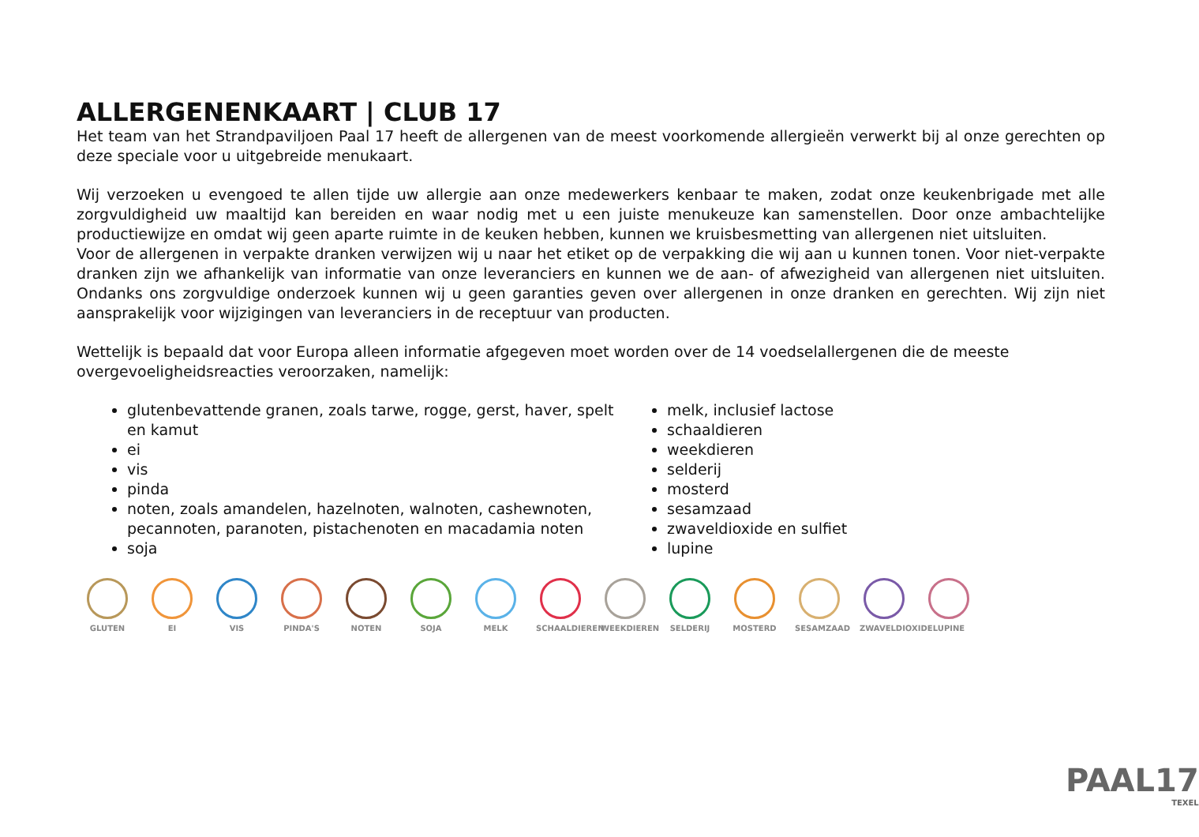ALLERGENENKAART | CLUB 17
Het team van het Strandpaviljoen Paal 17 heeft de allergenen van de meest voorkomende allergieën verwerkt bij al onze gerechten op deze speciale voor u uitgebreide menukaart.
Wij verzoeken u evengoed te allen tijde uw allergie aan onze medewerkers kenbaar te maken, zodat onze keukenbrigade met alle zorgvuldigheid uw maaltijd kan bereiden en waar nodig met u een juiste menukeuze kan samenstellen. Door onze ambachtelijke productiewijze en omdat wij geen aparte ruimte in de keuken hebben, kunnen we kruisbesmetting van allergenen niet uitsluiten.
Voor de allergenen in verpakte dranken verwijzen wij u naar het etiket op de verpakking die wij aan u kunnen tonen. Voor niet-verpakte dranken zijn we afhankelijk van informatie van onze leveranciers en kunnen we de aan- of afwezigheid van allergenen niet uitsluiten. Ondanks ons zorgvuldige onderzoek kunnen wij u geen garanties geven over allergenen in onze dranken en gerechten. Wij zijn niet aansprakelijk voor wijzigingen van leveranciers in de receptuur van producten.
Wettelijk is bepaald dat voor Europa alleen informatie afgegeven moet worden over de 14 voedselallergenen die de meeste overgevoeligheidsreacties veroorzaken, namelijk:
glutenbevattende granen, zoals tarwe, rogge, gerst, haver, spelt en kamut
ei
vis
pinda
noten, zoals amandelen, hazelnoten, walnoten, cashewnoten, pecannoten, paranoten, pistachenoten en macadamia noten
soja
melk, inclusief lactose
schaaldieren
weekdieren
selderij
mosterd
sesamzaad
zwaveldioxide en sulfiet
lupine
GLUTEN EI VIS PINDA'S NOTEN SOJA MELK SCHAALDIEREN
WEEKDIEREN SELDERIJ MOSTERD SESAMZAAD ZWAVELDIOXIDE
LUPINE
PAAL17
TEXEL